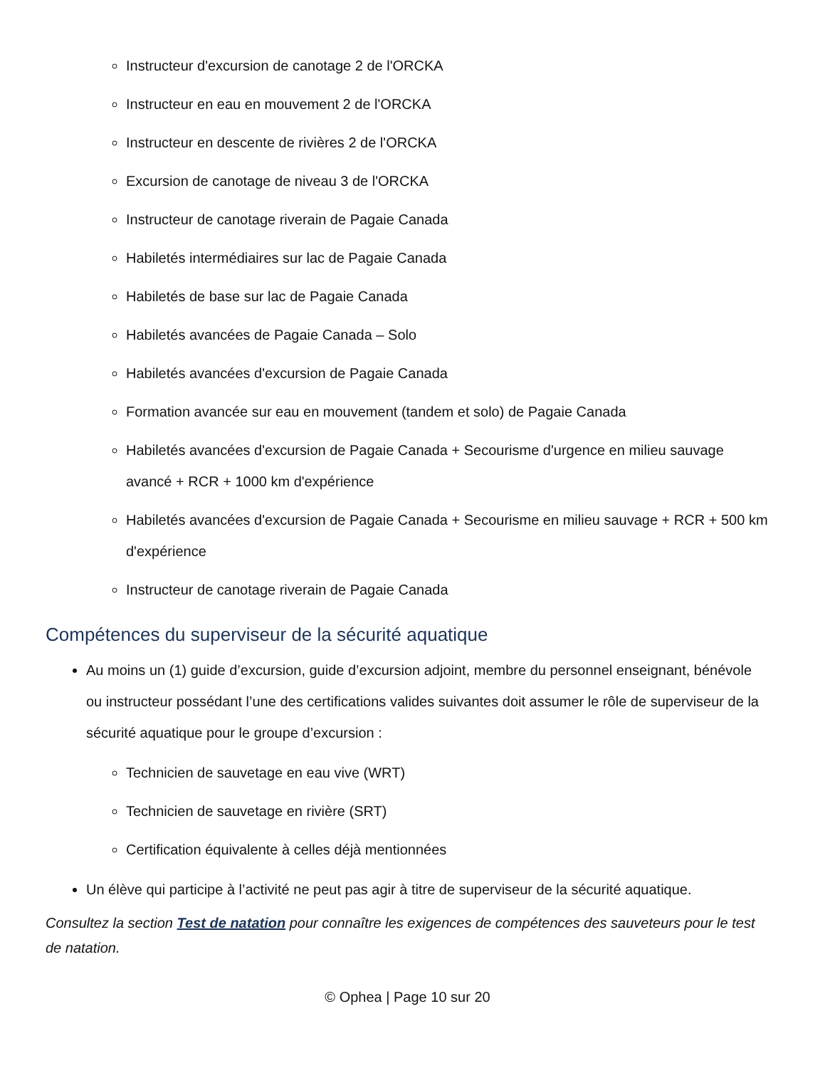Instructeur d'excursion de canotage 2 de l'ORCKA
Instructeur en eau en mouvement 2 de l'ORCKA
Instructeur en descente de rivières 2 de l'ORCKA
Excursion de canotage de niveau 3 de l'ORCKA
Instructeur de canotage riverain de Pagaie Canada
Habiletés intermédiaires sur lac de Pagaie Canada
Habiletés de base sur lac de Pagaie Canada
Habiletés avancées de Pagaie Canada – Solo
Habiletés avancées d'excursion de Pagaie Canada
Formation avancée sur eau en mouvement (tandem et solo) de Pagaie Canada
Habiletés avancées d'excursion de Pagaie Canada + Secourisme d'urgence en milieu sauvage avancé + RCR + 1000 km d'expérience
Habiletés avancées d'excursion de Pagaie Canada + Secourisme en milieu sauvage + RCR + 500 km d'expérience
Instructeur de canotage riverain de Pagaie Canada
Compétences du superviseur de la sécurité aquatique
Au moins un (1) guide d’excursion, guide d’excursion adjoint, membre du personnel enseignant, bénévole ou instructeur possédant l’une des certifications valides suivantes doit assumer le rôle de superviseur de la sécurité aquatique pour le groupe d’excursion :
Technicien de sauvetage en eau vive (WRT)
Technicien de sauvetage en rivière (SRT)
Certification équivalente à celles déjà mentionnées
Un élève qui participe à l’activité ne peut pas agir à titre de superviseur de la sécurité aquatique.
Consultez la section Test de natation pour connaître les exigences de compétences des sauveteurs pour le test de natation.
© Ophea | Page 10 sur 20